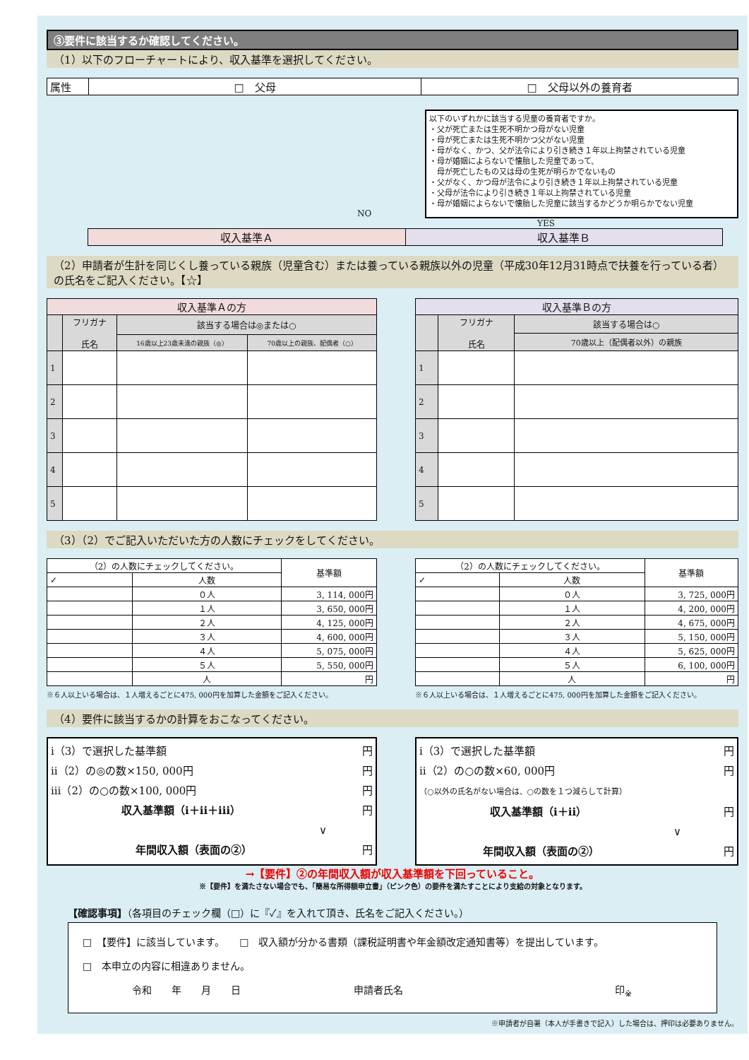③要件に該当するか確認してください。
（1）以下のフローチャートにより、収入基準を選択してください。
| 属性 | □ 父母 | □ 父母以外の養育者 |
NO
以下のいずれかに該当する児童の養育者ですか。
・父が死亡または生死不明かつ母がない児童
・母が死亡または生死不明かつ父がない児童
・母がなく、かつ、父が法令により引き続き１年以上拘禁されている児童
・母が婚姻によらないで懐胎した児童であって、
　母が死亡したもの又は母の生死が明らかでないもの
・父がなく、かつ母が法令により引き続き１年以上拘禁されている児童
・父母が法令により引き続き１年以上拘禁されている児童
・母が婚姻によらないで懐胎した児童に該当するかどうか明らかでない児童
YES
| 収入基準Ａ | 収入基準Ｂ |
（2）申請者が生計を同じくし養っている親族（児童含む）または養っている親族以外の児童（平成30年12月31時点で扶養を行っている者）の氏名をご記入ください。【☆】
| 収入基準Ａの方 | | | |
| --- | --- | --- | --- |
| | フリガナ 氏名 | 該当する場合は◎または○ | |
| | | 16歳以上23歳未満の親族（◎） | 70歳以上の親族、配偶者（○） |
| 1 | | | |
| 2 | | | |
| 3 | | | |
| 4 | | | |
| 5 | | | |
| 収入基準Ｂの方 | | |
| --- | --- | --- |
| | フリガナ 氏名 | 該当する場合は○ |
| | | 70歳以上（配偶者以外）の親族 |
| 1 | | |
| 2 | | |
| 3 | | |
| 4 | | |
| 5 | | |
（3）（2）でご記入いただいた方の人数にチェックをしてください。
| （2）の人数にチェックしてください。 | | 基準額 |
| ✓ | 人数 | |
| | ０人 | 3, 114, 000円 |
| | １人 | 3, 650, 000円 |
| | ２人 | 4, 125, 000円 |
| | ３人 | 4, 600, 000円 |
| | ４人 | 5, 075, 000円 |
| | ５人 | 5, 550, 000円 |
| | 人 | 円 |
※６人以上いる場合は、１人増えるごとに475, 000円を加算した金額をご記入ください。
| （2）の人数にチェックしてください。 | | 基準額 |
| ✓ | 人数 | |
| | ０人 | 3, 725, 000円 |
| | １人 | 4, 200, 000円 |
| | ２人 | 4, 675, 000円 |
| | ３人 | 5, 150, 000円 |
| | ４人 | 5, 625, 000円 |
| | ５人 | 6, 100, 000円 |
| | 人 | 円 |
※６人以上いる場合は、１人増えるごとに475, 000円を加算した金額をご記入ください。
（4）要件に該当するかの計算をおこなってください。
ⅰ（3）で選択した基準額 円
ⅱ（2）の◎の数×150, 000円 円
ⅲ（2）の○の数×100, 000円 円
収入基準額（ⅰ＋ⅱ＋ⅲ） 円
∨
年間収入額（表面の②） 円
ⅰ（3）で選択した基準額 円
ⅱ（2）の○の数×60, 000円 円
（○以外の氏名がない場合は、○の数を１つ減らして計算）
収入基準額（ⅰ＋ⅱ） 円
∨
年間収入額（表面の②） 円
→【要件】②の年間収入額が収入基準額を下回っていること。
※【要件】を満たさない場合でも、「簡易な所得額申立書」（ピンク色）の要件を満たすことにより支給の対象となります。
【確認事項】（各項目のチェック欄（□）に『✓』を入れて頂き、氏名をご記入ください。）
□　【要件】に該当しています。　　□　収入額が分かる書類（課税証明書や年金額改定通知書等）を提出しています。
□　本申立の内容に相違ありません。
令和　　年　　月　　日 申請者氏名 印<sub>※</sub>
※申請者が自署（本人が手書きで記入）した場合は、押印は必要ありません。